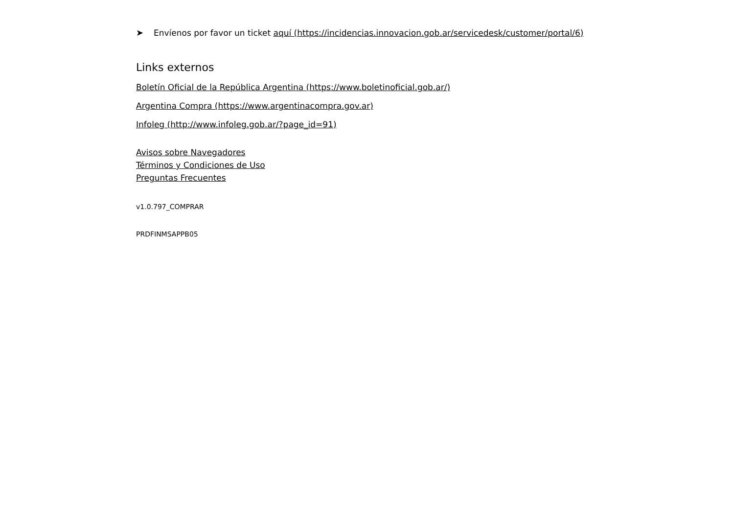➤ Envíenos por favor un ticket aquí (https://incidencias.innovacion.gob.ar/servicedesk/customer/portal/6)
Links externos
Boletín Oficial de la República Argentina (https://www.boletinoficial.gob.ar/)
Argentina Compra (https://www.argentinacompra.gov.ar)
Infoleg (http://www.infoleg.gob.ar/?page_id=91)
Avisos sobre Navegadores
Términos y Condiciones de Uso
Preguntas Frecuentes
v1.0.797_COMPRAR
PRDFINMSAPPB05